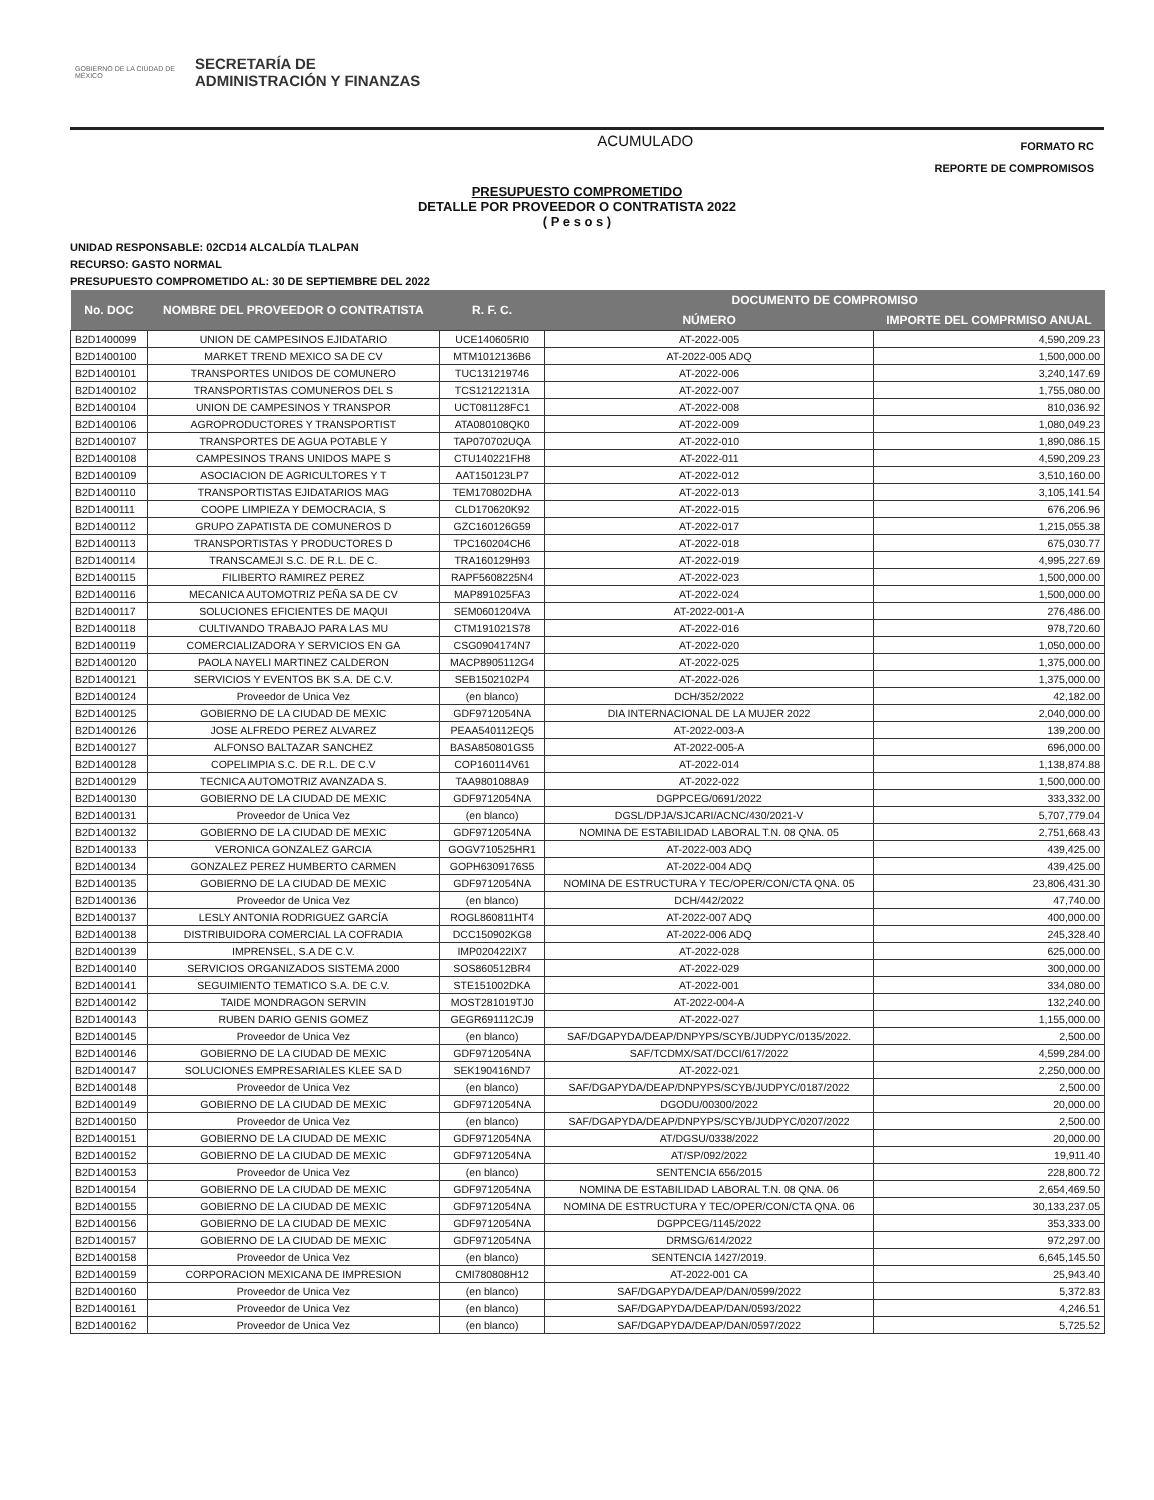GOBIERNO DE LA CIUDAD DE MÉXICO
SECRETARÍA DE
ADMINISTRACIÓN Y FINANZAS
ACUMULADO
FORMATO RC
REPORTE DE COMPROMISOS
PRESUPUESTO COMPROMETIDO
DETALLE POR PROVEEDOR O CONTRATISTA 2022
( P e s o s )
UNIDAD RESPONSABLE: 02CD14 ALCALDÍA TLALPAN
RECURSO: GASTO NORMAL
PRESUPUESTO COMPROMETIDO AL: 30 DE SEPTIEMBRE DEL 2022
| No. DOC | NOMBRE DEL PROVEEDOR O CONTRATISTA | R. F. C. | DOCUMENTO DE COMPROMISO | |
| --- | --- | --- | --- | --- |
| | | | NÚMERO | IMPORTE DEL COMPRMISO ANUAL |
| B2D1400099 | UNION DE CAMPESINOS EJIDATARIO | UCE140605RI0 | AT-2022-005 | 4,590,209.23 |
| B2D1400100 | MARKET TREND MEXICO SA DE CV | MTM1012136B6 | AT-2022-005 ADQ | 1,500,000.00 |
| B2D1400101 | TRANSPORTES UNIDOS DE COMUNERO | TUC131219746 | AT-2022-006 | 3,240,147.69 |
| B2D1400102 | TRANSPORTISTAS COMUNEROS DEL S | TCS12122131A | AT-2022-007 | 1,755,080.00 |
| B2D1400104 | UNION DE CAMPESINOS Y TRANSPOR | UCT081128FC1 | AT-2022-008 | 810,036.92 |
| B2D1400106 | AGROPRODUCTORES Y TRANSPORTIST | ATA080108QK0 | AT-2022-009 | 1,080,049.23 |
| B2D1400107 | TRANSPORTES DE AGUA POTABLE Y | TAP070702UQA | AT-2022-010 | 1,890,086.15 |
| B2D1400108 | CAMPESINOS TRANS UNIDOS MAPE S | CTU140221FH8 | AT-2022-011 | 4,590,209.23 |
| B2D1400109 | ASOCIACION DE AGRICULTORES Y T | AAT150123LP7 | AT-2022-012 | 3,510,160.00 |
| B2D1400110 | TRANSPORTISTAS EJIDATARIOS MAG | TEM170802DHA | AT-2022-013 | 3,105,141.54 |
| B2D1400111 | COOPE LIMPIEZA Y DEMOCRACIA, S | CLD170620K92 | AT-2022-015 | 676,206.96 |
| B2D1400112 | GRUPO ZAPATISTA DE COMUNEROS D | GZC160126G59 | AT-2022-017 | 1,215,055.38 |
| B2D1400113 | TRANSPORTISTAS Y PRODUCTORES D | TPC160204CH6 | AT-2022-018 | 675,030.77 |
| B2D1400114 | TRANSCAMEJI S.C. DE R.L. DE C. | TRA160129H93 | AT-2022-019 | 4,995,227.69 |
| B2D1400115 | FILIBERTO RAMIREZ PEREZ | RAPF5608225N4 | AT-2022-023 | 1,500,000.00 |
| B2D1400116 | MECANICA AUTOMOTRIZ PEÑA SA DE CV | MAP891025FA3 | AT-2022-024 | 1,500,000.00 |
| B2D1400117 | SOLUCIONES EFICIENTES DE MAQUI | SEM0601204VA | AT-2022-001-A | 276,486.00 |
| B2D1400118 | CULTIVANDO TRABAJO PARA LAS MU | CTM191021S78 | AT-2022-016 | 978,720.60 |
| B2D1400119 | COMERCIALIZADORA Y SERVICIOS EN GA | CSG0904174N7 | AT-2022-020 | 1,050,000.00 |
| B2D1400120 | PAOLA NAYELI MARTINEZ CALDERON | MACP8905112G4 | AT-2022-025 | 1,375,000.00 |
| B2D1400121 | SERVICIOS Y EVENTOS BK S.A. DE C.V. | SEB1502102P4 | AT-2022-026 | 1,375,000.00 |
| B2D1400124 | Proveedor de Unica Vez | (en blanco) | DCH/352/2022 | 42,182.00 |
| B2D1400125 | GOBIERNO DE LA CIUDAD DE MEXIC | GDF9712054NA | DIA INTERNACIONAL DE LA MUJER 2022 | 2,040,000.00 |
| B2D1400126 | JOSE ALFREDO PEREZ ALVAREZ | PEAA540112EQ5 | AT-2022-003-A | 139,200.00 |
| B2D1400127 | ALFONSO BALTAZAR SANCHEZ | BASA850801GS5 | AT-2022-005-A | 696,000.00 |
| B2D1400128 | COPELIMPIA S.C. DE R.L. DE C.V | COP160114V61 | AT-2022-014 | 1,138,874.88 |
| B2D1400129 | TECNICA AUTOMOTRIZ AVANZADA S. | TAA9801088A9 | AT-2022-022 | 1,500,000.00 |
| B2D1400130 | GOBIERNO DE LA CIUDAD DE MEXIC | GDF9712054NA | DGPPCEG/0691/2022 | 333,332.00 |
| B2D1400131 | Proveedor de Unica Vez | (en blanco) | DGSL/DPJA/SJCARI/ACNC/430/2021-V | 5,707,779.04 |
| B2D1400132 | GOBIERNO DE LA CIUDAD DE MEXIC | GDF9712054NA | NOMINA DE ESTABILIDAD LABORAL T.N. 08 QNA. 05 | 2,751,668.43 |
| B2D1400133 | VERONICA GONZALEZ GARCIA | GOGV710525HR1 | AT-2022-003 ADQ | 439,425.00 |
| B2D1400134 | GONZALEZ PEREZ HUMBERTO CARMEN | GOPH6309176S5 | AT-2022-004 ADQ | 439,425.00 |
| B2D1400135 | GOBIERNO DE LA CIUDAD DE MEXIC | GDF9712054NA | NOMINA DE ESTRUCTURA Y TEC/OPER/CON/CTA QNA. 05 | 23,806,431.30 |
| B2D1400136 | Proveedor de Unica Vez | (en blanco) | DCH/442/2022 | 47,740.00 |
| B2D1400137 | LESLY ANTONIA RODRIGUEZ GARCÍA | ROGL860811HT4 | AT-2022-007 ADQ | 400,000.00 |
| B2D1400138 | DISTRIBUIDORA COMERCIAL LA COFRADIA | DCC150902KG8 | AT-2022-006 ADQ | 245,328.40 |
| B2D1400139 | IMPRENSEL, S.A DE C.V. | IMP020422IX7 | AT-2022-028 | 625,000.00 |
| B2D1400140 | SERVICIOS ORGANIZADOS SISTEMA 2000 | SOS860512BR4 | AT-2022-029 | 300,000.00 |
| B2D1400141 | SEGUIMIENTO TEMATICO S.A. DE C.V. | STE151002DKA | AT-2022-001 | 334,080.00 |
| B2D1400142 | TAIDE MONDRAGON SERVIN | MOST281019TJ0 | AT-2022-004-A | 132,240.00 |
| B2D1400143 | RUBEN DARIO GENIS GOMEZ | GEGR691112CJ9 | AT-2022-027 | 1,155,000.00 |
| B2D1400145 | Proveedor de Unica Vez | (en blanco) | SAF/DGAPYDA/DEAP/DNPYPS/SCYB/JUDPYC/0135/2022. | 2,500.00 |
| B2D1400146 | GOBIERNO DE LA CIUDAD DE MEXIC | GDF9712054NA | SAF/TCDMX/SAT/DCCI/617/2022 | 4,599,284.00 |
| B2D1400147 | SOLUCIONES EMPRESARIALES KLEE SA D | SEK190416ND7 | AT-2022-021 | 2,250,000.00 |
| B2D1400148 | Proveedor de Unica Vez | (en blanco) | SAF/DGAPYDA/DEAP/DNPYPS/SCYB/JUDPYC/0187/2022 | 2,500.00 |
| B2D1400149 | GOBIERNO DE LA CIUDAD DE MEXIC | GDF9712054NA | DGODU/00300/2022 | 20,000.00 |
| B2D1400150 | Proveedor de Unica Vez | (en blanco) | SAF/DGAPYDA/DEAP/DNPYPS/SCYB/JUDPYC/0207/2022 | 2,500.00 |
| B2D1400151 | GOBIERNO DE LA CIUDAD DE MEXIC | GDF9712054NA | AT/DGSU/0338/2022 | 20,000.00 |
| B2D1400152 | GOBIERNO DE LA CIUDAD DE MEXIC | GDF9712054NA | AT/SP/092/2022 | 19,911.40 |
| B2D1400153 | Proveedor de Unica Vez | (en blanco) | SENTENCIA 656/2015 | 228,800.72 |
| B2D1400154 | GOBIERNO DE LA CIUDAD DE MEXIC | GDF9712054NA | NOMINA DE ESTABILIDAD LABORAL T.N. 08 QNA. 06 | 2,654,469.50 |
| B2D1400155 | GOBIERNO DE LA CIUDAD DE MEXIC | GDF9712054NA | NOMINA DE ESTRUCTURA Y TEC/OPER/CON/CTA QNA. 06 | 30,133,237.05 |
| B2D1400156 | GOBIERNO DE LA CIUDAD DE MEXIC | GDF9712054NA | DGPPCEG/1145/2022 | 353,333.00 |
| B2D1400157 | GOBIERNO DE LA CIUDAD DE MEXIC | GDF9712054NA | DRMSG/614/2022 | 972,297.00 |
| B2D1400158 | Proveedor de Unica Vez | (en blanco) | SENTENCIA 1427/2019. | 6,645,145.50 |
| B2D1400159 | CORPORACION MEXICANA DE IMPRESION | CMI780808H12 | AT-2022-001 CA | 25,943.40 |
| B2D1400160 | Proveedor de Unica Vez | (en blanco) | SAF/DGAPYDA/DEAP/DAN/0599/2022 | 5,372.83 |
| B2D1400161 | Proveedor de Unica Vez | (en blanco) | SAF/DGAPYDA/DEAP/DAN/0593/2022 | 4,246.51 |
| B2D1400162 | Proveedor de Unica Vez | (en blanco) | SAF/DGAPYDA/DEAP/DAN/0597/2022 | 5,725.52 |